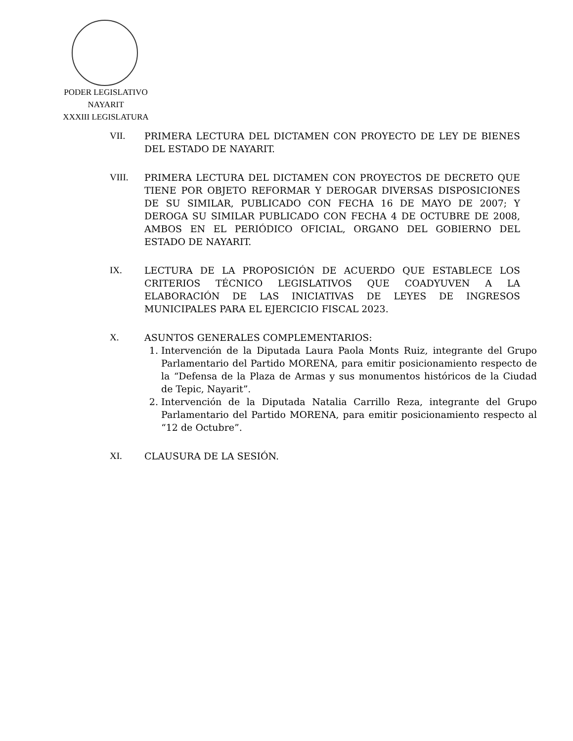PODER LEGISLATIVO
NAYARIT
XXXIII LEGISLATURA
VII. PRIMERA LECTURA DEL DICTAMEN CON PROYECTO DE LEY DE BIENES DEL ESTADO DE NAYARIT.
VIII. PRIMERA LECTURA DEL DICTAMEN CON PROYECTOS DE DECRETO QUE TIENE POR OBJETO REFORMAR Y DEROGAR DIVERSAS DISPOSICIONES DE SU SIMILAR, PUBLICADO CON FECHA 16 DE MAYO DE 2007; Y DEROGA SU SIMILAR PUBLICADO CON FECHA 4 DE OCTUBRE DE 2008, AMBOS EN EL PERIÓDICO OFICIAL, ORGANO DEL GOBIERNO DEL ESTADO DE NAYARIT.
IX. LECTURA DE LA PROPOSICIÓN DE ACUERDO QUE ESTABLECE LOS CRITERIOS TÉCNICO LEGISLATIVOS QUE COADYUVEN A LA ELABORACIÓN DE LAS INICIATIVAS DE LEYES DE INGRESOS MUNICIPALES PARA EL EJERCICIO FISCAL 2023.
X. ASUNTOS GENERALES COMPLEMENTARIOS:
1. Intervención de la Diputada Laura Paola Monts Ruiz, integrante del Grupo Parlamentario del Partido MORENA, para emitir posicionamiento respecto de la “Defensa de la Plaza de Armas y sus monumentos históricos de la Ciudad de Tepic, Nayarit”.
2. Intervención de la Diputada Natalia Carrillo Reza, integrante del Grupo Parlamentario del Partido MORENA, para emitir posicionamiento respecto al “12 de Octubre”.
XI. CLAUSURA DE LA SESIÓN.